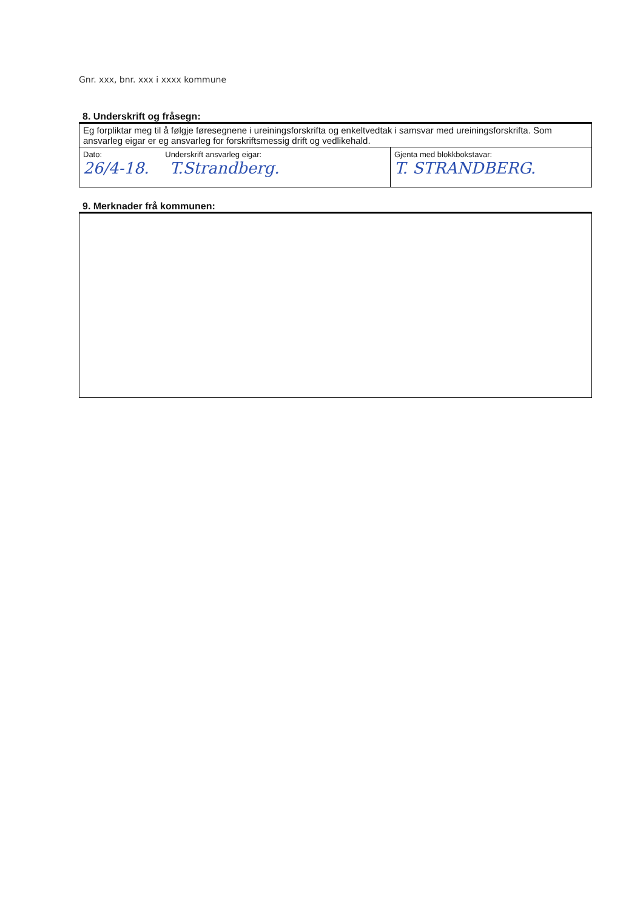Gnr. xxx, bnr. xxx i xxxx kommune
8. Underskrift og fråsegn:
| Eg forpliktar meg til å følgje føresegnene i ureiningsforskrifta og enkeltvedtak i samsvar med ureiningsforskrifta. Som ansvarleg eigar er eg ansvarleg for forskriftsmessig drift og vedlikehald. | |
| Dato: Underskrift ansvarleg eigar: 26/4-18. T.Strandberg. | Gjenta med blokkbokstavar: T. STRANDBERG. |
9. Merknader frå kommunen: